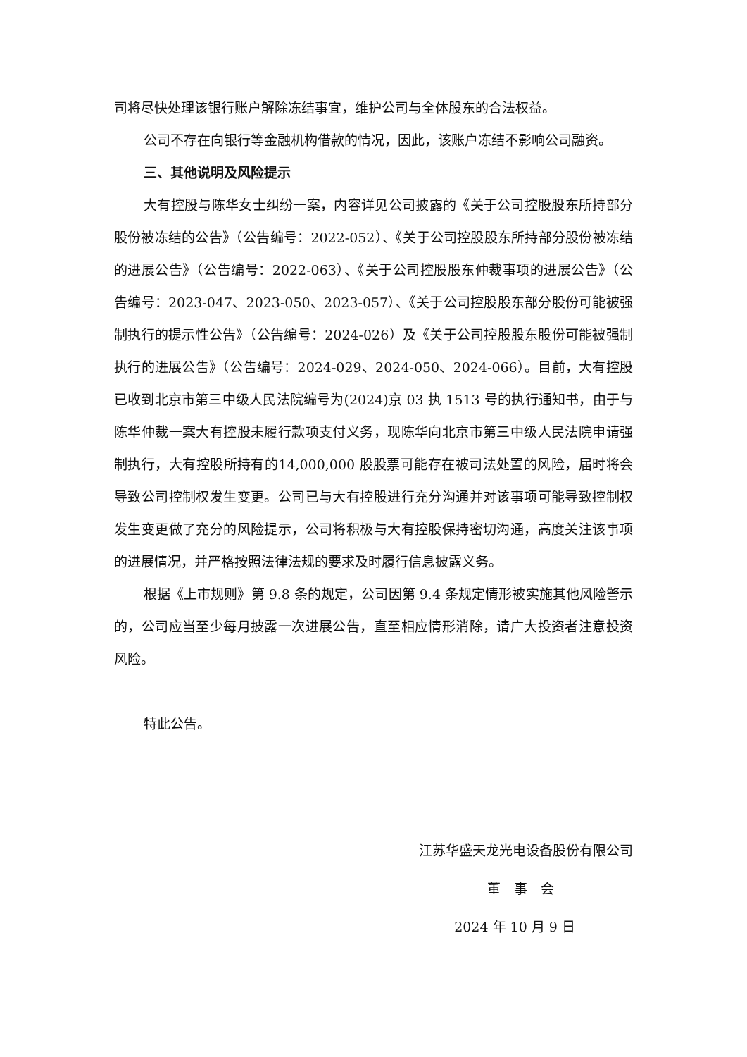司将尽快处理该银行账户解除冻结事宜，维护公司与全体股东的合法权益。
公司不存在向银行等金融机构借款的情况，因此，该账户冻结不影响公司融资。
三、其他说明及风险提示
大有控股与陈华女士纠纷一案，内容详见公司披露的《关于公司控股股东所持部分股份被冻结的公告》（公告编号：2022-052）、《关于公司控股股东所持部分股份被冻结的进展公告》（公告编号：2022-063）、《关于公司控股股东仲裁事项的进展公告》（公告编号：2023-047、2023-050、2023-057）、《关于公司控股股东部分股份可能被强制执行的提示性公告》（公告编号：2024-026）及《关于公司控股股东股份可能被强制执行的进展公告》（公告编号：2024-029、2024-050、2024-066）。目前，大有控股已收到北京市第三中级人民法院编号为(2024)京 03 执 1513 号的执行通知书，由于与陈华仲裁一案大有控股未履行款项支付义务，现陈华向北京市第三中级人民法院申请强制执行，大有控股所持有的14,000,000 股股票可能存在被司法处置的风险，届时将会导致公司控制权发生变更。公司已与大有控股进行充分沟通并对该事项可能导致控制权发生变更做了充分的风险提示，公司将积极与大有控股保持密切沟通，高度关注该事项的进展情况，并严格按照法律法规的要求及时履行信息披露义务。
根据《上市规则》第 9.8 条的规定，公司因第 9.4 条规定情形被实施其他风险警示的，公司应当至少每月披露一次进展公告，直至相应情形消除，请广大投资者注意投资风险。
特此公告。
江苏华盛天龙光电设备股份有限公司
董　事　会
2024 年 10 月 9 日